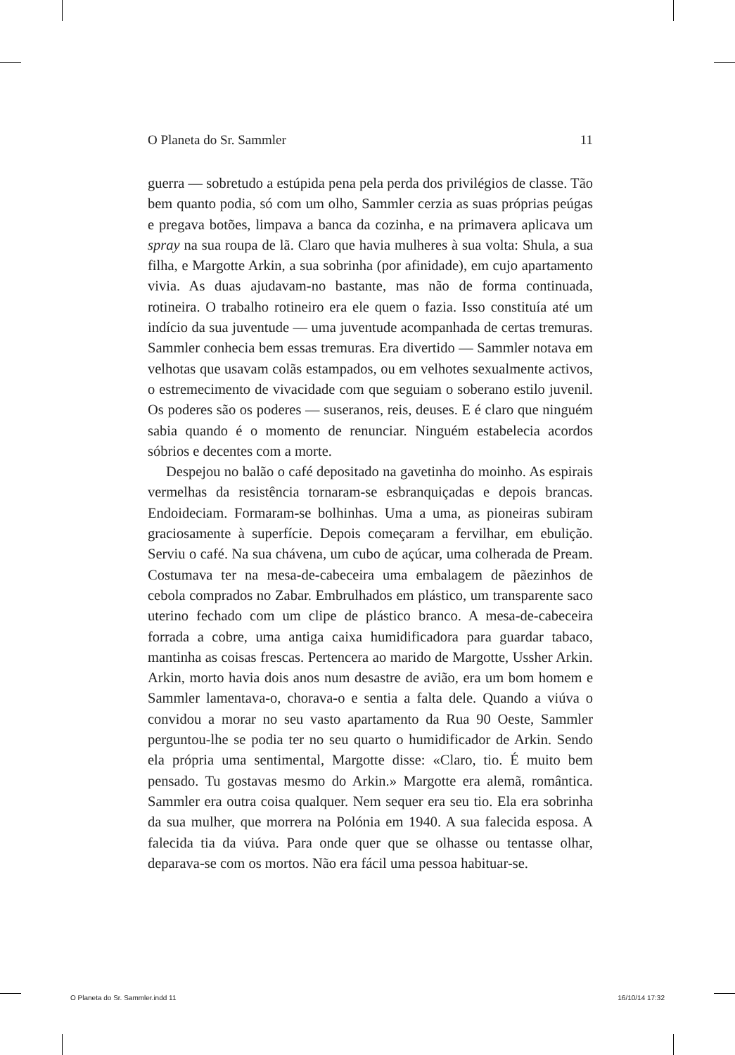O Planeta do Sr. Sammler 11
guerra — sobretudo a estúpida pena pela perda dos privilégios de classe. Tão bem quanto podia, só com um olho, Sammler cerzia as suas próprias peúgas e pregava botões, limpava a banca da cozinha, e na primavera aplicava um spray na sua roupa de lã. Claro que havia mulheres à sua volta: Shula, a sua filha, e Margotte Arkin, a sua sobrinha (por afinidade), em cujo apartamento vivia. As duas ajudavam-no bastante, mas não de forma continuada, rotineira. O trabalho rotineiro era ele quem o fazia. Isso constituía até um indício da sua juventude — uma juventude acompanhada de certas tremuras. Sammler conhecia bem essas tremuras. Era divertido — Sammler notava em velhotas que usavam colãs estampados, ou em velhotes sexualmente activos, o estremecimento de vivacidade com que seguiam o soberano estilo juvenil. Os poderes são os poderes — suseranos, reis, deuses. E é claro que ninguém sabia quando é o momento de renunciar. Ninguém estabelecia acordos sóbrios e decentes com a morte.
Despejou no balão o café depositado na gavetinha do moinho. As espirais vermelhas da resistência tornaram-se esbranquiçadas e depois brancas. Endoideciam. Formaram-se bolhinhas. Uma a uma, as pioneiras subiram graciosamente à superfície. Depois começaram a fervilhar, em ebulição. Serviu o café. Na sua chávena, um cubo de açúcar, uma colherada de Pream. Costumava ter na mesa-de-cabeceira uma embalagem de pãezinhos de cebola comprados no Zabar. Embrulhados em plástico, um transparente saco uterino fechado com um clipe de plástico branco. A mesa-de-cabeceira forrada a cobre, uma antiga caixa humidificadora para guardar tabaco, mantinha as coisas frescas. Pertencera ao marido de Margotte, Ussher Arkin. Arkin, morto havia dois anos num desastre de avião, era um bom homem e Sammler lamentava-o, chorava-o e sentia a falta dele. Quando a viúva o convidou a morar no seu vasto apartamento da Rua 90 Oeste, Sammler perguntou-lhe se podia ter no seu quarto o humidificador de Arkin. Sendo ela própria uma sentimental, Margotte disse: «Claro, tio. É muito bem pensado. Tu gostavas mesmo do Arkin.» Margotte era alemã, romântica. Sammler era outra coisa qualquer. Nem sequer era seu tio. Ela era sobrinha da sua mulher, que morrera na Polónia em 1940. A sua falecida esposa. A falecida tia da viúva. Para onde quer que se olhasse ou tentasse olhar, deparava-se com os mortos. Não era fácil uma pessoa habituar-se.
O Planeta do Sr. Sammler.indd 11 16/10/14 17:32